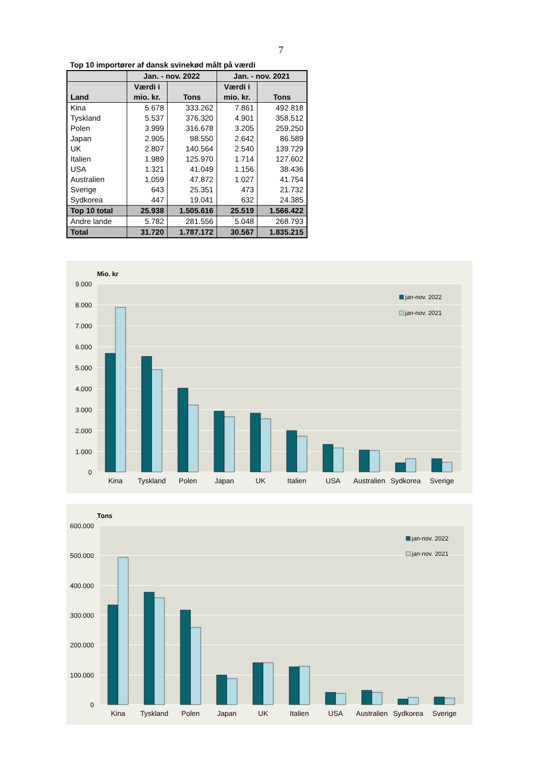7
Top 10 importører af dansk svinekød målt på værdi
| | Jan. - nov. 2022 | | Jan. - nov. 2021 | |
| --- | --- | --- | --- | --- |
| Land | Værdi i mio. kr. | Tons | Værdi i mio. kr. | Tons |
| Kina | 5.678 | 333.262 | 7.861 | 492.818 |
| Tyskland | 5.537 | 376.320 | 4.901 | 358.512 |
| Polen | 3.999 | 316.678 | 3.205 | 259.250 |
| Japan | 2.905 | 98.550 | 2.642 | 86.589 |
| UK | 2.807 | 140.564 | 2.540 | 139.729 |
| Italien | 1.989 | 125.970 | 1.714 | 127.602 |
| USA | 1.321 | 41.049 | 1.156 | 38.436 |
| Australien | 1.059 | 47.872 | 1.027 | 41.754 |
| Sverige | 643 | 25.351 | 473 | 21.732 |
| Sydkorea | 447 | 19.041 | 632 | 24.385 |
| Top 10 total | 25.938 | 1.505.616 | 25.519 | 1.566.422 |
| Andre lande | 5.782 | 281.556 | 5.048 | 268.793 |
| Total | 31.720 | 1.787.172 | 30.567 | 1.835.215 |
Mio. kr
9.000
8.000
7.000
6.000
5.000
4.000
3.000
2.000
1.000
0
Kina
Tyskland
Polen
Japan
UK
Italien
USA
Australien
Sydkorea
Sverige
jan-nov. 2022
jan-nov. 2021
Tons
600.000
500.000
400.000
300.000
200.000
100.000
0
Kina
Tyskland
Polen
Japan
UK
Italien
USA
Australien
Sydkorea
Sverige
jan-nov. 2022
jan-nov. 2021